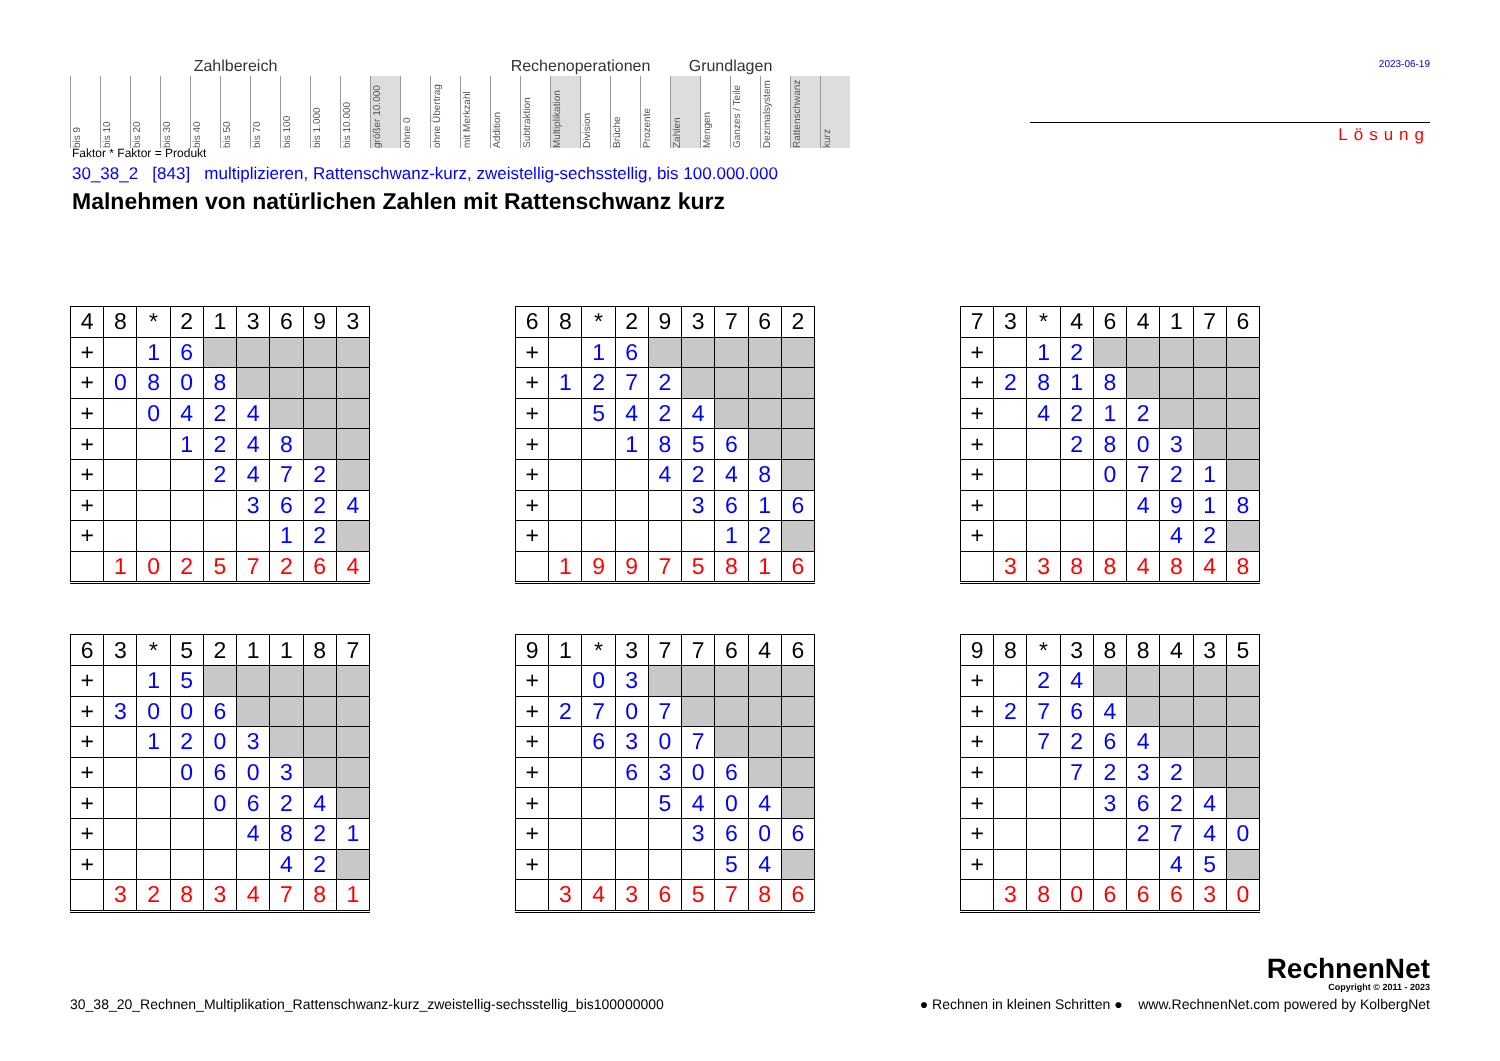| Zahlbereich | | | | | | | | | | | | | | Rechenoperationen | | | | | | Grundlagen | | | | | |
| --- | --- | --- | --- | --- | --- | --- | --- | --- | --- | --- | --- | --- | --- | --- | --- | --- | --- | --- | --- | --- | --- | --- | --- | --- | --- |
| bis 9 | bis 10 | bis 20 | bis 30 | bis 40 | bis 50 | bis 70 | bis 100 | bis 1.000 | bis 10.000 | größer 10.000 | ohne 0 | ohne Übertrag | mit Merkzahl | Addition | Subtraktion | Multiplikation | Division | Brüche | Prozente | Zahlen | Mengen | Ganzes / Teile | Dezimalsystem | Rattenschwanz | kurz |
2023-06-19
Lösung
Faktor * Faktor = Produkt
30_38_2 [843] multiplizieren, Rattenschwanz-kurz, zweistellig-sechsstellig, bis 100.000.000
Malnehmen von natürlichen Zahlen mit Rattenschwanz kurz
| 4 | 8 | * | 2 | 1 | 3 | 6 | 9 | 3 |
| + | | 1 | 6 | | | | | |
| + | 0 | 8 | 0 | 8 | | | | |
| + | | 0 | 4 | 2 | 4 | | | |
| + | | | 1 | 2 | 4 | 8 | | |
| + | | | | 2 | 4 | 7 | 2 | |
| + | | | | | 3 | 6 | 2 | 4 |
| + | | | | | | 1 | 2 | |
| | 1 | 0 | 2 | 5 | 7 | 2 | 6 | 4 |
| 6 | 8 | * | 2 | 9 | 3 | 7 | 6 | 2 |
| + | | 1 | 6 | | | | | |
| + | 1 | 2 | 7 | 2 | | | | |
| + | | 5 | 4 | 2 | 4 | | | |
| + | | | 1 | 8 | 5 | 6 | | |
| + | | | | 4 | 2 | 4 | 8 | |
| + | | | | | 3 | 6 | 1 | 6 |
| + | | | | | | 1 | 2 | |
| | 1 | 9 | 9 | 7 | 5 | 8 | 1 | 6 |
| 7 | 3 | * | 4 | 6 | 4 | 1 | 7 | 6 |
| + | | 1 | 2 | | | | | |
| + | 2 | 8 | 1 | 8 | | | | |
| + | | 4 | 2 | 1 | 2 | | | |
| + | | | 2 | 8 | 0 | 3 | | |
| + | | | | 0 | 7 | 2 | 1 | |
| + | | | | | 4 | 9 | 1 | 8 |
| + | | | | | | 4 | 2 | |
| | 3 | 3 | 8 | 8 | 4 | 8 | 4 | 8 |
| 6 | 3 | * | 5 | 2 | 1 | 1 | 8 | 7 |
| + | | 1 | 5 | | | | | |
| + | 3 | 0 | 0 | 6 | | | | |
| + | | 1 | 2 | 0 | 3 | | | |
| + | | | 0 | 6 | 0 | 3 | | |
| + | | | | 0 | 6 | 2 | 4 | |
| + | | | | | 4 | 8 | 2 | 1 |
| + | | | | | | 4 | 2 | |
| | 3 | 2 | 8 | 3 | 4 | 7 | 8 | 1 |
| 9 | 1 | * | 3 | 7 | 7 | 6 | 4 | 6 |
| + | | 0 | 3 | | | | | |
| + | 2 | 7 | 0 | 7 | | | | |
| + | | 6 | 3 | 0 | 7 | | | |
| + | | | 6 | 3 | 0 | 6 | | |
| + | | | | 5 | 4 | 0 | 4 | |
| + | | | | | 3 | 6 | 0 | 6 |
| + | | | | | | 5 | 4 | |
| | 3 | 4 | 3 | 6 | 5 | 7 | 8 | 6 |
| 9 | 8 | * | 3 | 8 | 8 | 4 | 3 | 5 |
| + | | 2 | 4 | | | | | |
| + | 2 | 7 | 6 | 4 | | | | |
| + | | 7 | 2 | 6 | 4 | | | |
| + | | | 7 | 2 | 3 | 2 | | |
| + | | | | 3 | 6 | 2 | 4 | |
| + | | | | | 2 | 7 | 4 | 0 |
| + | | | | | | 4 | 5 | |
| | 3 | 8 | 0 | 6 | 6 | 6 | 3 | 0 |
RechnenNet
Copyright © 2011 - 2023
30_38_20_Rechnen_Multiplikation_Rattenschwanz-kurz_zweistellig-sechsstellig_bis100000000 ● Rechnen in kleinen Schritten ● www.RechnenNet.com powered by KolbergNet